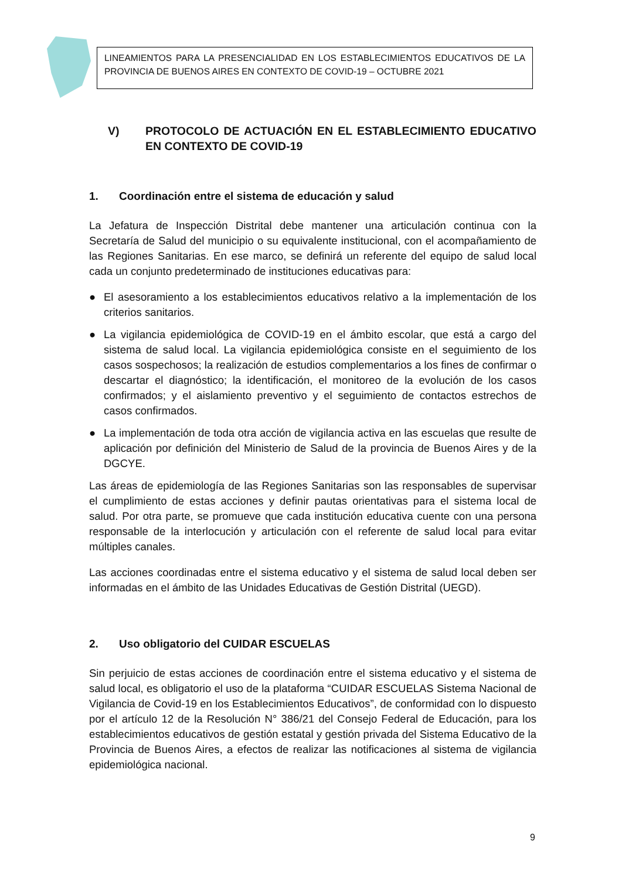LINEAMIENTOS PARA LA PRESENCIALIDAD EN LOS ESTABLECIMIENTOS EDUCATIVOS DE LA PROVINCIA DE BUENOS AIRES EN CONTEXTO DE COVID-19 – OCTUBRE 2021
V) PROTOCOLO DE ACTUACIÓN EN EL ESTABLECIMIENTO EDUCATIVO EN CONTEXTO DE COVID-19
1. Coordinación entre el sistema de educación y salud
La Jefatura de Inspección Distrital debe mantener una articulación continua con la Secretaría de Salud del municipio o su equivalente institucional, con el acompañamiento de las Regiones Sanitarias. En ese marco, se definirá un referente del equipo de salud local cada un conjunto predeterminado de instituciones educativas para:
● El asesoramiento a los establecimientos educativos relativo a la implementación de los criterios sanitarios.
● La vigilancia epidemiológica de COVID-19 en el ámbito escolar, que está a cargo del sistema de salud local. La vigilancia epidemiológica consiste en el seguimiento de los casos sospechosos; la realización de estudios complementarios a los fines de confirmar o descartar el diagnóstico; la identificación, el monitoreo de la evolución de los casos confirmados; y el aislamiento preventivo y el seguimiento de contactos estrechos de casos confirmados.
● La implementación de toda otra acción de vigilancia activa en las escuelas que resulte de aplicación por definición del Ministerio de Salud de la provincia de Buenos Aires y de la DGCYE.
Las áreas de epidemiología de las Regiones Sanitarias son las responsables de supervisar el cumplimiento de estas acciones y definir pautas orientativas para el sistema local de salud. Por otra parte, se promueve que cada institución educativa cuente con una persona responsable de la interlocución y articulación con el referente de salud local para evitar múltiples canales.
Las acciones coordinadas entre el sistema educativo y el sistema de salud local deben ser informadas en el ámbito de las Unidades Educativas de Gestión Distrital (UEGD).
2. Uso obligatorio del CUIDAR ESCUELAS
Sin perjuicio de estas acciones de coordinación entre el sistema educativo y el sistema de salud local, es obligatorio el uso de la plataforma “CUIDAR ESCUELAS Sistema Nacional de Vigilancia de Covid-19 en los Establecimientos Educativos”, de conformidad con lo dispuesto por el artículo 12 de la Resolución N° 386/21 del Consejo Federal de Educación, para los establecimientos educativos de gestión estatal y gestión privada del Sistema Educativo de la Provincia de Buenos Aires, a efectos de realizar las notificaciones al sistema de vigilancia epidemiológica nacional.
9